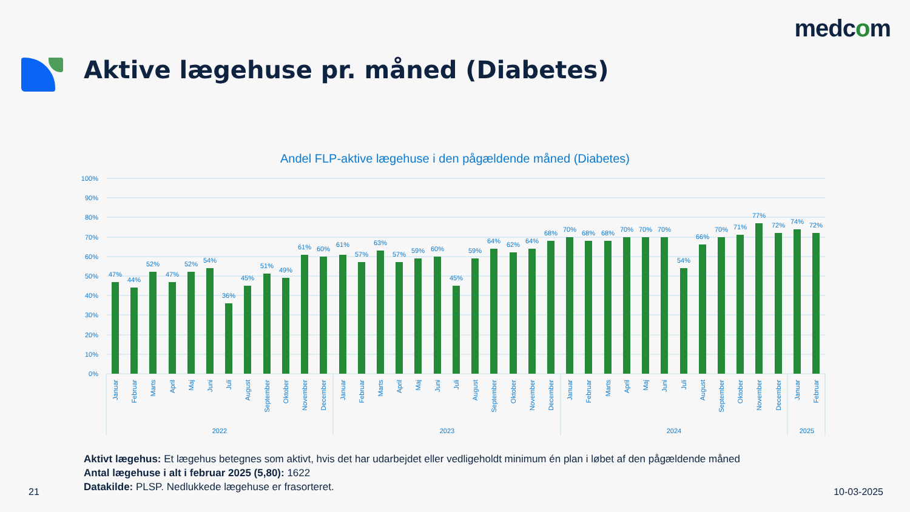medcom
Aktive lægehuse pr. måned (Diabetes)
Andel FLP-aktive lægehuse i den pågældende måned (Diabetes)
100%
90%
80%
70%
60%
50%
40%
30%
20%
10%
0%
47%
44%
52%
47%
52%
54%
36%
45%
51%
49%
61%
60%
61%
57%
63%
57%
59%
60%
45%
59%
64%
62%
64%
68%
70%
68%
68%
70%
70%
70%
54%
66%
70%
71%
77%
72%
74%
72%
Januar
Februar
Marts
April
Maj
Juni
Juli
August
September
Oktober
November
December
Januar
Februar
Marts
April
Maj
Juni
Juli
August
September
Oktober
November
December
Januar
Februar
Marts
April
Maj
Juni
Juli
August
September
Oktober
November
December
Januar
Februar
2022
2023
2024
2025
Aktivt lægehus: Et lægehus betegnes som aktivt, hvis det har udarbejdet eller vedligeholdt minimum én plan i løbet af den pågældende måned
Antal lægehuse i alt i februar 2025 (5,80): 1622
Datakilde: PLSP. Nedlukkede lægehuse er frasorteret.
21 10-03-2025